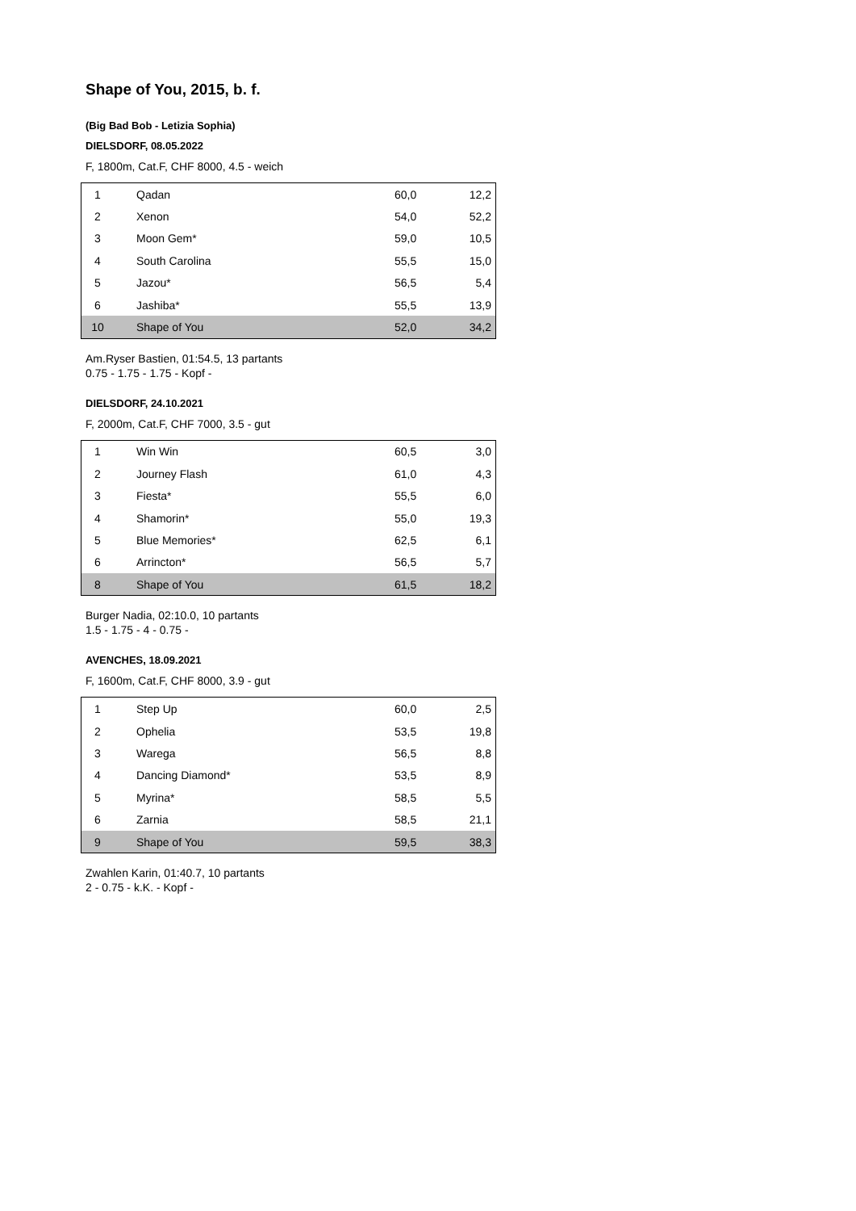Shape of You, 2015, b. f.
(Big Bad Bob - Letizia Sophia)
DIELSDORF, 08.05.2022
F, 1800m, Cat.F, CHF 8000, 4.5 - weich
| 1 | Qadan | 60,0 | 12,2 |
| 2 | Xenon | 54,0 | 52,2 |
| 3 | Moon Gem* | 59,0 | 10,5 |
| 4 | South Carolina | 55,5 | 15,0 |
| 5 | Jazou* | 56,5 | 5,4 |
| 6 | Jashiba* | 55,5 | 13,9 |
| 10 | Shape of You | 52,0 | 34,2 |
Am.Ryser Bastien, 01:54.5, 13 partants
0.75 - 1.75 - 1.75 - Kopf -
DIELSDORF, 24.10.2021
F, 2000m, Cat.F, CHF 7000, 3.5 - gut
| 1 | Win Win | 60,5 | 3,0 |
| 2 | Journey Flash | 61,0 | 4,3 |
| 3 | Fiesta* | 55,5 | 6,0 |
| 4 | Shamorin* | 55,0 | 19,3 |
| 5 | Blue Memories* | 62,5 | 6,1 |
| 6 | Arrincton* | 56,5 | 5,7 |
| 8 | Shape of You | 61,5 | 18,2 |
Burger Nadia, 02:10.0, 10 partants
1.5 - 1.75 - 4 - 0.75 -
AVENCHES, 18.09.2021
F, 1600m, Cat.F, CHF 8000, 3.9 - gut
| 1 | Step Up | 60,0 | 2,5 |
| 2 | Ophelia | 53,5 | 19,8 |
| 3 | Warega | 56,5 | 8,8 |
| 4 | Dancing Diamond* | 53,5 | 8,9 |
| 5 | Myrina* | 58,5 | 5,5 |
| 6 | Zarnia | 58,5 | 21,1 |
| 9 | Shape of You | 59,5 | 38,3 |
Zwahlen Karin, 01:40.7, 10 partants
2 - 0.75 - k.K. - Kopf -